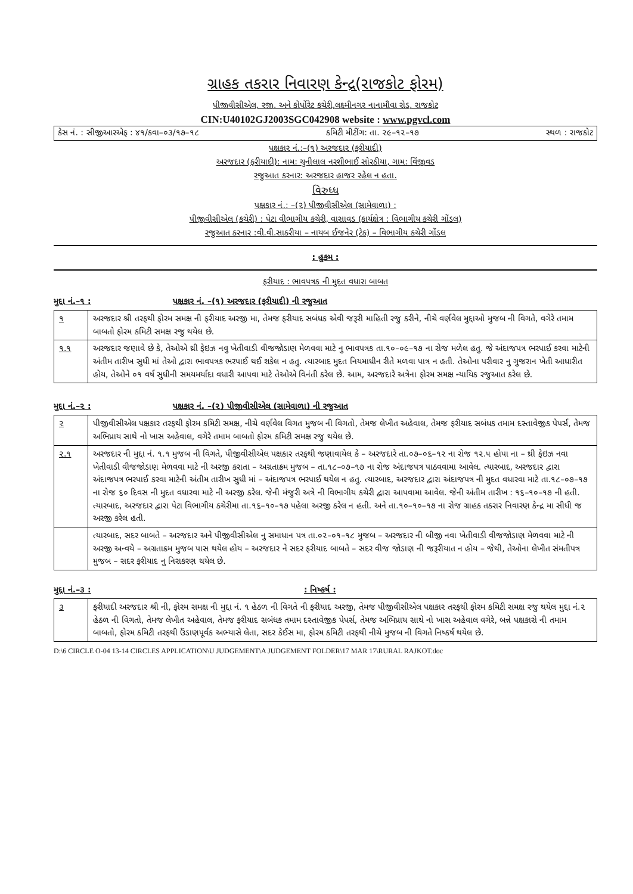ગ્રાહક તકરાર નિવારણ કેન્દ્ર(રાજકોટ ફોરમ)
પીજીવીસીએલ, રજી. અને કોર્પોરેટ કચેરી,લક્ષ્મીનગર નાનામૌવા રોડ, રાજકોટ
CIN:U40102GJ2003SGC042908 website : www.pgvcl.com
કેસ નં. : સીજીઆરએફ : ૪૧/કવા–૦૩/૧૭–૧૮ કમિટી મીટીંગ: તા. ૨૯–૧૨–૧૭ સ્થળ : રાજકોટ
પક્ષકાર નં.:–(૧) અરજદાર (ફરીયાદી)
અરજદાર (ફરીયાદી): નામ: ચુનીલાલ નરશીભાઈ સોરઠીયા, ગામ: વિંજીવડ
રજુઆત કરનાર: અરજદાર હાજર રહેલ ન હતા.
વિરુધ્ધ
પક્ષકાર નં.: –(૨) પીજીવીસીએલ (સામેવાળા) :
પીજીવીસીએલ (કચેરી) : પેટા વીભાગીય કચેરી, વાસાવડ (કાર્યક્ષેત્ર : વિભાગીય કચેરી ગોંડલ)
રજુઆત કરનાર :વી.વી.સાકરીયા – નાયબ ઈજનેર (ટેક) – વિભાગીય કચેરી ગોંડલ
: હુકમ :
ફરીયાદ : ભાવપત્રક ની મુદત વધારા બાબત
મુદ્દા નં.–૧ : પક્ષકાર નં. –(૧) અરજદાર (ફરીયાદી) ની રજુઆત
| ૧ | અરજદાર શ્રી તરફથી ફોરમ સમક્ષ ની ફરીયાદ અરજી મા, તેમજ ફરીયાદ સબંધક એવી જરૂરી માહિતી રજુ કરીને, નીચે વર્ણવેલ મુદ્દાઓ મુજબ ની વિગતે, વગેરે તમામ બાબતો ફોરમ કમિટી સમક્ષ રજુ થયેલ છે. |
| ૧.૧ | અરજદાર જણાવે છે કે, તેઓએ થ્રી ફેઇઝ નવુ ખેતીવાડી વીજજોડાણ મેળવવા માટે નુ ભાવપત્રક તા.૧૦–૦૯–૧૭ ના રોજ મળેલ હતુ. જે અંદાજપત્ર ભરપાઈ કરવા માટેની અંતીમ તારીખ સુધી માં તેઓ દ્વારા ભાવપત્રક ભરપાઈ થઈ શકેલ ન હતુ. ત્યારબાદ મુદત નિયમાધીન રીતે મળવા પાત્ર ન હતી. તેઓના પરીવાર નુ ગુજરાન ખેતી આધારીત હોય, તેઓને ૦૧ વર્ષ સુધીની સમયમર્યાદા વધારી આપવા માટે તેઓએ વિનંતી કરેલ છે. આમ, અરજદારે અત્રેના ફોરમ સમક્ષ ન્યાયિક રજુઆત કરેલ છે. |
મુદ્દા નં.–૨ : પક્ષકાર નં. –(૨) પીજીવીસીએલ (સામેવાળા) ની રજુઆત
| ૨ | પીજીવીસીએલ પક્ષકાર તરફથી ફોરમ કમિટી સમક્ષ, નીચે વર્ણવેલ વિગત મુજબ ની વિગતો, તેમજ લેખીત અહેવાલ, તેમજ ફરીયાદ સબંધક તમામ દસ્તાવેજીક પેપર્સ, તેમજ અભિપ્રાય સાથે નો ખાસ અહેવાલ, વગેરે તમામ બાબતો ફોરમ કમિટી સમક્ષ રજુ થયેલ છે. |
| ૨.૧ | અરજદાર ની મુદ્દા નં. ૧.૧ મુજબ ની વિગતે, પીજીવીસીએલ પક્ષકાર તરફથી જણાવાયેલ કે – અરજદારે તા.૦૭–૦૬–૧૨ ના રોજ ૧૨.૫ હોપા ના – થ્રી ફેઇઝ નવા ખેતીવાડી વીજજોડાણ મેળવવા માટે ની અરજી કરાતા – અગ્રતાક્રમ મુજબ – તા.૧૮–૦૭–૧૭ ના રોજ અંદાજપત્ર પાઠવવામા આવેલ. ત્યારબાદ, અરજદાર દ્વારા અંદાજપત્ર ભરપાઈ કરવા માટેની અંતીમ તારીખ સુધી માં – અંદાજપત્ર ભરપાઈ થયેલ ન હતુ. ત્યારબાદ, અરજદાર દ્વારા અંદાજપત્ર ની મુદત વધારવા માટે તા.૧૮–૦૭–૧૭ ના રોજ ૬૦ દિવસ ની મુદત વધારવા માટે ની અરજી કરેલ. જેની મંજુરી અત્રે ની વિભાગીય કચેરી દ્વારા આપવામા આવેલ. જેની અંતીમ તારીખ : ૧૬–૧૦–૧૭ ની હતી. ત્યારબાદ, અરજદાર દ્વારા પેટા વિભાગીય કચેરીમા તા.૧૬–૧૦–૧૭ પહેલા અરજી કરેલ ન હતી. અને તા.૧૦–૧૦–૧૭ ના રોજ ગ્રાહક તકરાર નિવારણ કેન્દ્ર મા સીધી જ અરજી કરેલ હતી. |
| | ત્યારબાદ, સદર બાબતે – અરજદાર અને પીજીવીસીએલ નુ સમાધાન પત્ર તા.૦૨–૦૧–૧૮ મુજબ – અરજદાર ની બીજી નવા ખેતીવાડી વીજજોડાણ મેળવવા માટે ની અરજી અન્વયે – અગ્રતાક્રમ મુજબ પાસ થયેલ હોય – અરજદાર ને સદર ફરીયાદ બાબતે – સદર વીજ જોડાણ ની જરૂરીયાત ન હોય – જેથી, તેઓના લેખીત સંમતીપત્ર મુજબ – સદર ફરીયાદ નુ નિરાકરણ થયેલ છે. |
મુદ્દા નં.–૩ :: નિષ્કર્ષ :
| ૩ | ફરીયાદી અરજદાર શ્રી ની, ફોરમ સમક્ષ ની મુદ્દા નં. ૧ હેઠળ ની વિગતે ની ફરીયાદ અરજી, તેમજ પીજીવીસીએલ પક્ષકાર તરફથી ફોરમ કમિટી સમક્ષ રજુ થયેલ મુદ્દા નં.૨ હેઠળ ની વિગતો, તેમજ લેખીત અહેવાલ, તેમજ ફરીયાદ સબંધક તમામ દસ્તાવેજીક પેપર્સ, તેમજ અભિપ્રાય સાથે નો ખાસ અહેવાલ વગેરે, બન્ને પક્ષકારો ની તમામ બાબતો, ફોરમ કમિટી તરફથી ઉંડાણપૂર્વક અભ્યાસે લેતા, સદર કેઈસ મા, ફોરમ કમિટી તરફથી નીચે મુજબ ની વિગતે નિષ્કર્ષ થયેલ છે. |
D:\6 CIRCLE O-04 13-14 CIRCLES APPLICATION\U JUDGEMENT\A JUDGEMENT FOLDER\17 MAR 17\RURAL RAJKOT.doc